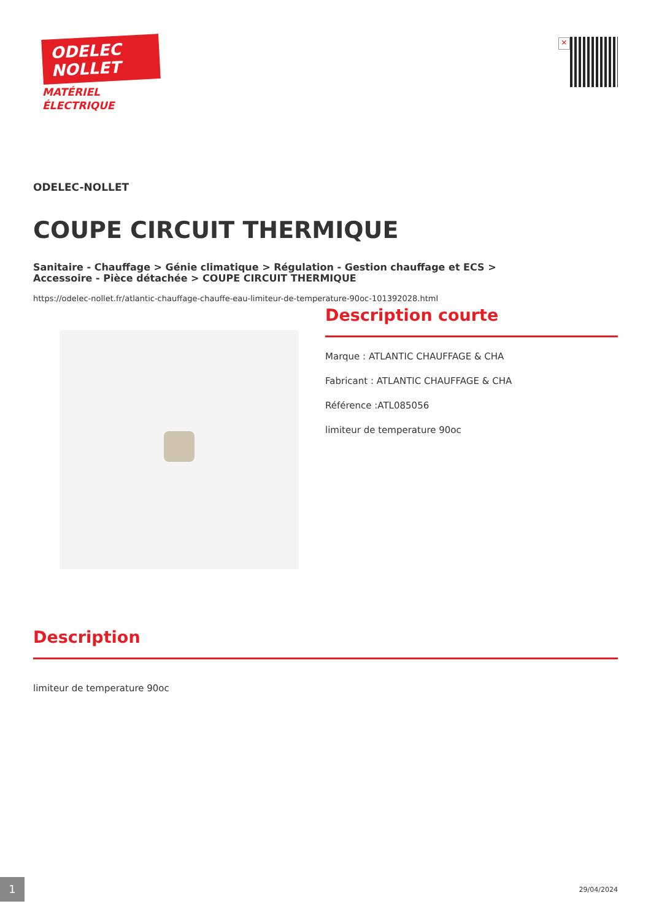ODELEC
NOLLET
MATÉRIEL
ÉLECTRIQUE
×
ODELEC-NOLLET
COUPE CIRCUIT THERMIQUE
Sanitaire - Chauffage > Génie climatique > Régulation - Gestion chauffage et ECS >
Accessoire - Pièce détachée > COUPE CIRCUIT THERMIQUE
https://odelec-nollet.fr/atlantic-chauffage-chauffe-eau-limiteur-de-temperature-90oc-101392028.html
Description courte
Marque : ATLANTIC CHAUFFAGE & CHA
Fabricant : ATLANTIC CHAUFFAGE & CHA
Référence :ATL085056
limiteur de temperature 90oc
Description
limiteur de temperature 90oc
1
29/04/2024